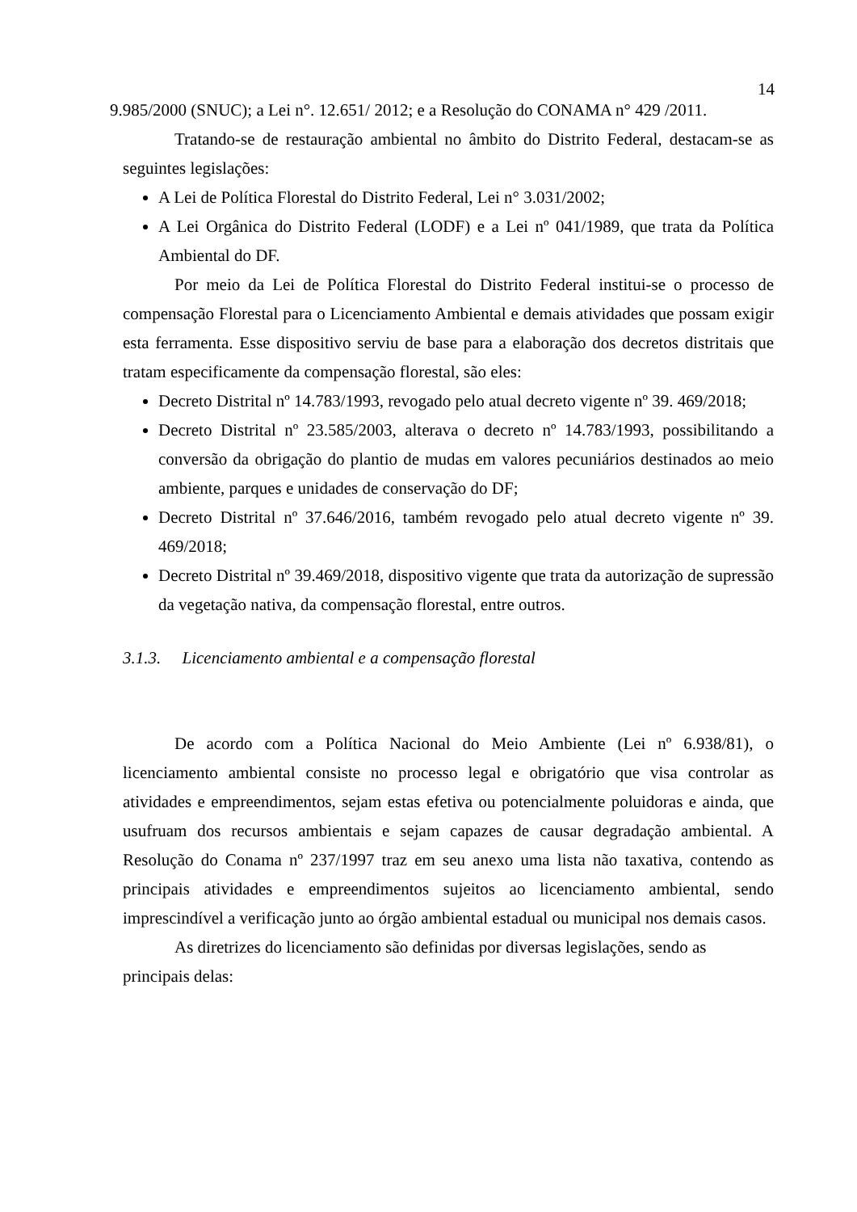14
9.985/2000 (SNUC); a Lei n°. 12.651/ 2012; e a Resolução do CONAMA n° 429 /2011.
Tratando-se de restauração ambiental no âmbito do Distrito Federal, destacam-se as seguintes legislações:
A Lei de Política Florestal do Distrito Federal, Lei n° 3.031/2002;
A Lei Orgânica do Distrito Federal (LODF) e a Lei nº 041/1989, que trata da Política Ambiental do DF.
Por meio da Lei de Política Florestal do Distrito Federal institui-se o processo de compensação Florestal para o Licenciamento Ambiental e demais atividades que possam exigir esta ferramenta. Esse dispositivo serviu de base para a elaboração dos decretos distritais que tratam especificamente da compensação florestal, são eles:
Decreto Distrital nº 14.783/1993, revogado pelo atual decreto vigente nº 39. 469/2018;
Decreto Distrital nº 23.585/2003, alterava o decreto nº 14.783/1993, possibilitando a conversão da obrigação do plantio de mudas em valores pecuniários destinados ao meio ambiente, parques e unidades de conservação do DF;
Decreto Distrital nº 37.646/2016, também revogado pelo atual decreto vigente nº 39. 469/2018;
Decreto Distrital nº 39.469/2018, dispositivo vigente que trata da autorização de supressão da vegetação nativa, da compensação florestal, entre outros.
3.1.3. Licenciamento ambiental e a compensação florestal
De acordo com a Política Nacional do Meio Ambiente (Lei nº 6.938/81), o licenciamento ambiental consiste no processo legal e obrigatório que visa controlar as atividades e empreendimentos, sejam estas efetiva ou potencialmente poluidoras e ainda, que usufruam dos recursos ambientais e sejam capazes de causar degradação ambiental. A Resolução do Conama nº 237/1997 traz em seu anexo uma lista não taxativa, contendo as principais atividades e empreendimentos sujeitos ao licenciamento ambiental, sendo imprescindível a verificação junto ao órgão ambiental estadual ou municipal nos demais casos.
As diretrizes do licenciamento são definidas por diversas legislações, sendo as principais delas: